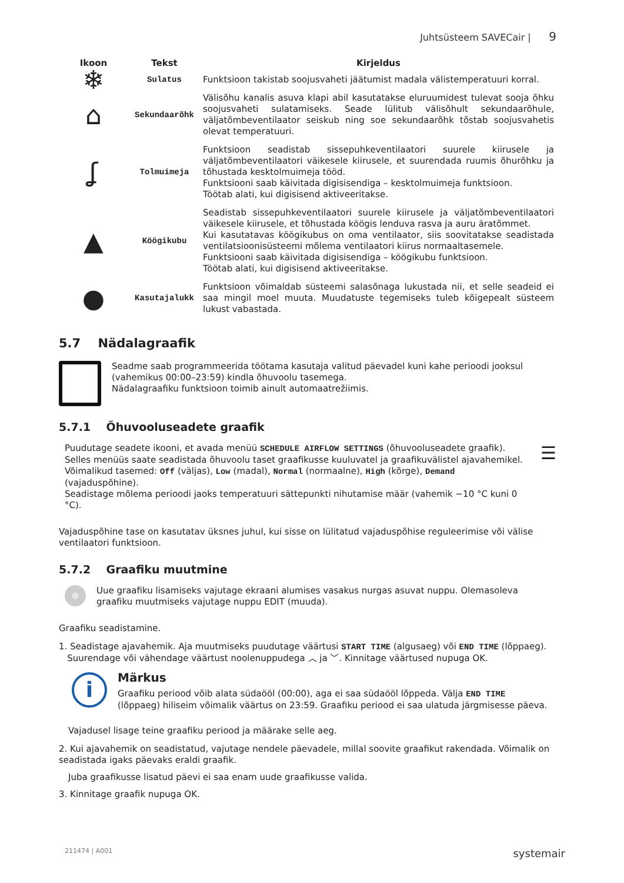Juhtsüsteem SAVECair | 9
| Ikoon | Tekst | Kirjeldus |
| --- | --- | --- |
| ❄ | Sulatus | Funktsioon takistab soojusvaheti jäätumist madala välistemperatuuri korral. |
| ⌂ | Sekundaarõhk | Välisõhu kanalis asuva klapi abil kasutatakse eluruumidest tulevat sooja õhku soojusvaheti sulatamiseks. Seade lülitub välisõhult sekundaarõhule, väljatõmbeventilaator seiskub ning soe sekundaarõhk tõstab soojusvahetis olevat temperatuuri. |
| ʆ | Tolmuimeja | Funktsioon seadistab sissepuhkeventilaatori suurele kiirusele ja väljatõmbeventilaatori väikesele kiirusele, et suurendada ruumis õhurõhku ja tõhustada kesktolmuimeja tööd. Funktsiooni saab käivitada digisisendiga – kesktolmuimeja funktsioon. Töötab alati, kui digisisend aktiveeritakse. |
| ▲ | Köögikubu | Seadistab sissepuhkeventilaatori suurele kiirusele ja väljatõmbeventilaatori väikesele kiirusele, et tõhustada köögis lenduva rasva ja auru äratõmmet. Kui kasutatavas köögikubus on oma ventilaator, siis soovitatakse seadistada ventilatsioonisüsteemi mõlema ventilaatori kiirus normaaltasemele. Funktsiooni saab käivitada digisisendiga – köögikubu funktsioon. Töötab alati, kui digisisend aktiveeritakse. |
| ● | Kasutajalukk | Funktsioon võimaldab süsteemi salasõnaga lukustada nii, et selle seadeid ei saa mingil moel muuta. Muudatuste tegemiseks tuleb kõigepealt süsteem lukust vabastada. |
5.7 Nädalagraafik
Seadme saab programmeerida töötama kasutaja valitud päevadel kuni kahe perioodi jooksul (vahemikus 00:00–23:59) kindla õhuvoolu tasemega.
Nädalagraafiku funktsioon toimib ainult automaatrežiimis.
5.7.1 Õhuvooluseadete graafik
Puudutage seadete ikooni, et avada menüü SCHEDULE AIRFLOW SETTINGS (õhuvooluseadete graafik). Selles menüüs saate seadistada õhuvoolu taset graafikusse kuuluvatel ja graafikuvälistel ajavahemikel. Võimalikud tasemed: Off (väljas), Low (madal), Normal (normaalne), High (kõrge), Demand (vajaduspõhine).
Seadistage mõlema perioodi jaoks temperatuuri sättepunkti nihutamise määr (vahemik −10 °C kuni 0 °C).
☰
Vajaduspõhine tase on kasutatav üksnes juhul, kui sisse on lülitatud vajaduspõhise reguleerimise või välise ventilaatori funktsioon.
5.7.2 Graafiku muutmine
⊕
Uue graafiku lisamiseks vajutage ekraani alumises vasakus nurgas asuvat nuppu. Olemasoleva graafiku muutmiseks vajutage nuppu EDIT (muuda).
Graafiku seadistamine.
1. Seadistage ajavahemik. Aja muutmiseks puudutage väärtusi START TIME (algusaeg) või END TIME (lõppaeg).
Suurendage või vähendage väärtust noolenuppudega ︿ ja ﹀. Kinnitage väärtused nupuga OK.
i
Märkus
Graafiku periood võib alata südaööl (00:00), aga ei saa südaööl lõppeda. Välja END TIME
(lõppaeg) hiliseim võimalik väärtus on 23:59. Graafiku periood ei saa ulatuda järgmisesse päeva.
Vajadusel lisage teine graafiku periood ja määrake selle aeg.
2. Kui ajavahemik on seadistatud, vajutage nendele päevadele, millal soovite graafikut rakendada. Võimalik on seadistada igaks päevaks eraldi graafik.
Juba graafikusse lisatud päevi ei saa enam uude graafikusse valida.
3. Kinnitage graafik nupuga OK.
211474 | A001 systemair